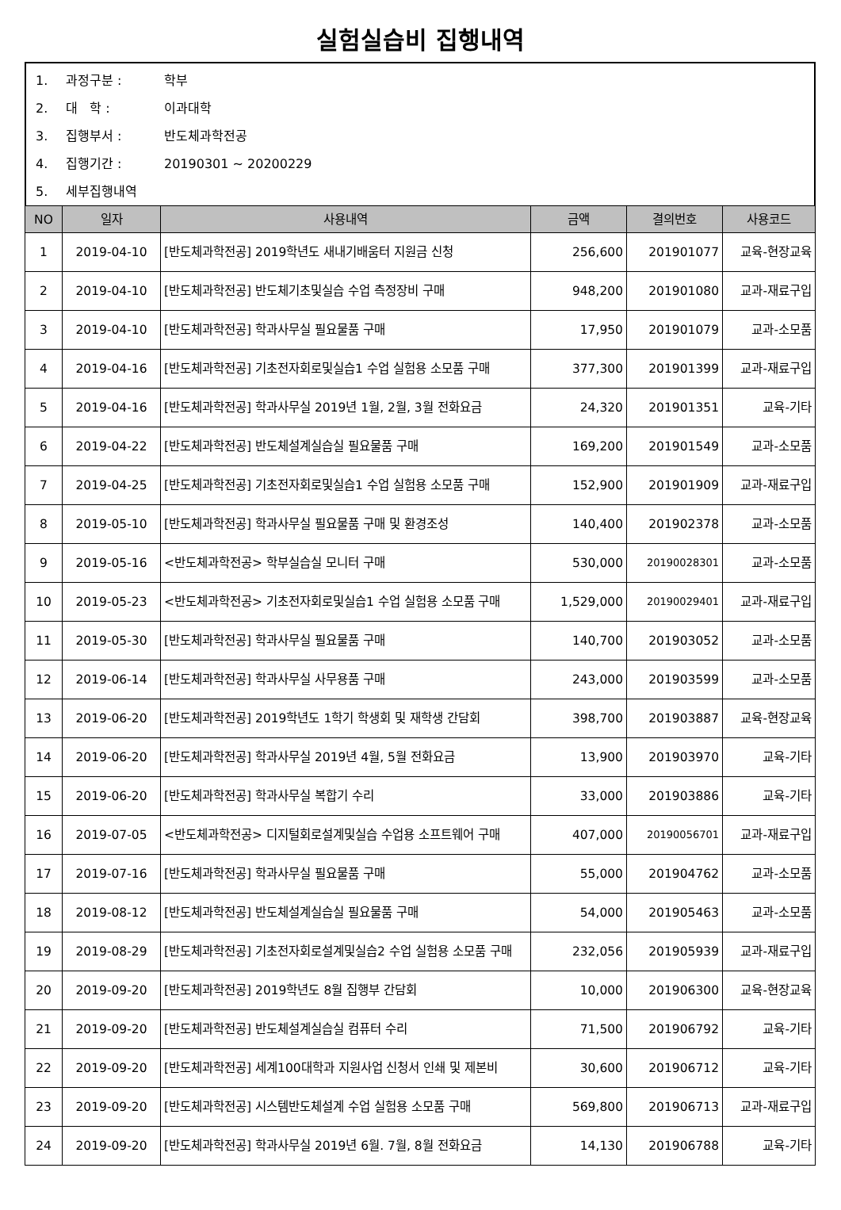실험실습비 집행내역
1. 과정구분 : 학부
2. 대 학 : 이과대학
3. 집행부서 : 반도체과학전공
4. 집행기간 : 20190301 ~ 20200229
5. 세부집행내역
| NO | 일자 | 사용내역 | 금액 | 결의번호 | 사용코드 |
| --- | --- | --- | --- | --- | --- |
| 1 | 2019-04-10 | [반도체과학전공] 2019학년도 새내기배움터 지원금 신청 | 256,600 | 201901077 | 교육-현장교육 |
| 2 | 2019-04-10 | [반도체과학전공] 반도체기초및실습 수업 측정장비 구매 | 948,200 | 201901080 | 교과-재료구입 |
| 3 | 2019-04-10 | [반도체과학전공] 학과사무실 필요물품 구매 | 17,950 | 201901079 | 교과-소모품 |
| 4 | 2019-04-16 | [반도체과학전공] 기초전자회로및실습1 수업 실험용 소모품 구매 | 377,300 | 201901399 | 교과-재료구입 |
| 5 | 2019-04-16 | [반도체과학전공] 학과사무실 2019년 1월, 2월, 3월 전화요금 | 24,320 | 201901351 | 교육-기타 |
| 6 | 2019-04-22 | [반도체과학전공] 반도체설계실습실 필요물품 구매 | 169,200 | 201901549 | 교과-소모품 |
| 7 | 2019-04-25 | [반도체과학전공] 기초전자회로및실습1 수업 실험용 소모품 구매 | 152,900 | 201901909 | 교과-재료구입 |
| 8 | 2019-05-10 | [반도체과학전공] 학과사무실 필요물품 구매 및 환경조성 | 140,400 | 201902378 | 교과-소모품 |
| 9 | 2019-05-16 | <반도체과학전공> 학부실습실 모니터 구매 | 530,000 | 20190028301 | 교과-소모품 |
| 10 | 2019-05-23 | <반도체과학전공> 기초전자회로및실습1 수업 실험용 소모품 구매 | 1,529,000 | 20190029401 | 교과-재료구입 |
| 11 | 2019-05-30 | [반도체과학전공] 학과사무실 필요물품 구매 | 140,700 | 201903052 | 교과-소모품 |
| 12 | 2019-06-14 | [반도체과학전공] 학과사무실 사무용품 구매 | 243,000 | 201903599 | 교과-소모품 |
| 13 | 2019-06-20 | [반도체과학전공] 2019학년도 1학기 학생회 및 재학생 간담회 | 398,700 | 201903887 | 교육-현장교육 |
| 14 | 2019-06-20 | [반도체과학전공] 학과사무실 2019년 4월, 5월 전화요금 | 13,900 | 201903970 | 교육-기타 |
| 15 | 2019-06-20 | [반도체과학전공] 학과사무실 복합기 수리 | 33,000 | 201903886 | 교육-기타 |
| 16 | 2019-07-05 | <반도체과학전공> 디지털회로설계및실습 수업용 소프트웨어 구매 | 407,000 | 20190056701 | 교과-재료구입 |
| 17 | 2019-07-16 | [반도체과학전공] 학과사무실 필요물품 구매 | 55,000 | 201904762 | 교과-소모품 |
| 18 | 2019-08-12 | [반도체과학전공] 반도체설계실습실 필요물품 구매 | 54,000 | 201905463 | 교과-소모품 |
| 19 | 2019-08-29 | [반도체과학전공] 기초전자회로설계및실습2 수업 실험용 소모품 구매 | 232,056 | 201905939 | 교과-재료구입 |
| 20 | 2019-09-20 | [반도체과학전공] 2019학년도 8월 집행부 간담회 | 10,000 | 201906300 | 교육-현장교육 |
| 21 | 2019-09-20 | [반도체과학전공] 반도체설계실습실 컴퓨터 수리 | 71,500 | 201906792 | 교육-기타 |
| 22 | 2019-09-20 | [반도체과학전공] 세계100대학과 지원사업 신청서 인쇄 및 제본비 | 30,600 | 201906712 | 교육-기타 |
| 23 | 2019-09-20 | [반도체과학전공] 시스템반도체설계 수업 실험용 소모품 구매 | 569,800 | 201906713 | 교과-재료구입 |
| 24 | 2019-09-20 | [반도체과학전공] 학과사무실 2019년 6월. 7월, 8월 전화요금 | 14,130 | 201906788 | 교육-기타 |